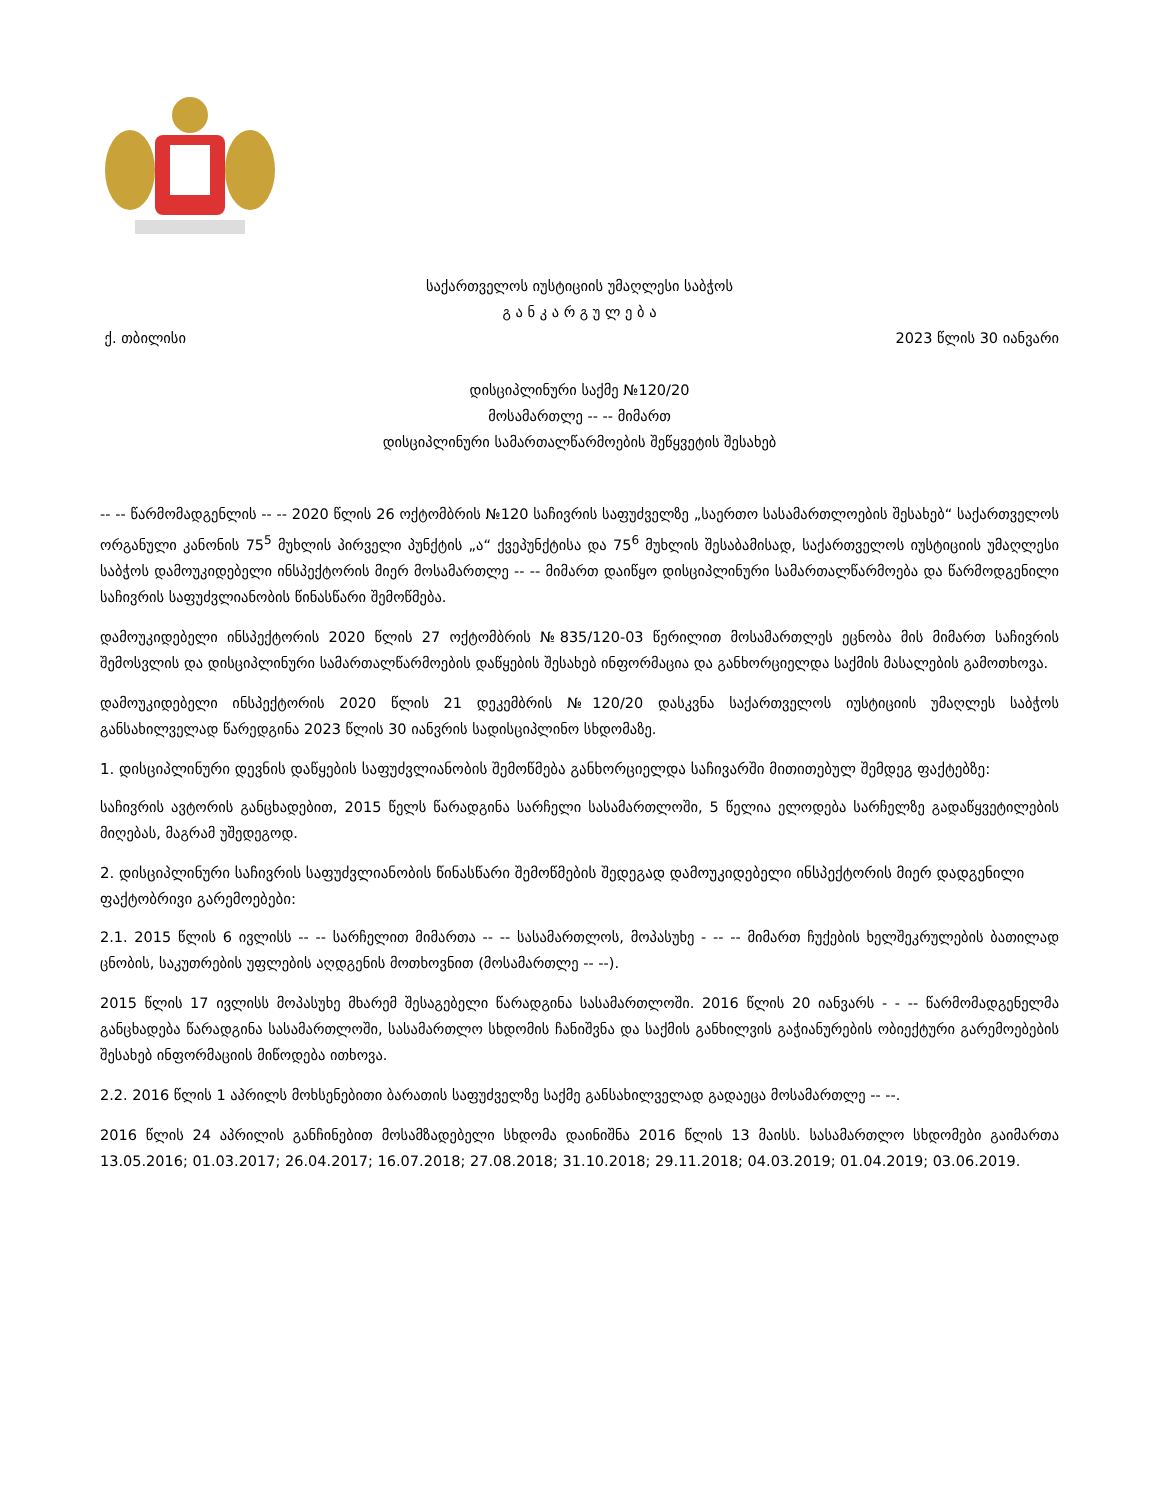საქართველოს იუსტიციის უმაღლესი საბჭოს
გ ა ნ კ ა რ გ უ ლ ე ბ ა
ქ. თბილისი 2023 წლის 30 იანვარი
დისციპლინური საქმე №120/20
მოსამართლე -- -- მიმართ
დისციპლინური სამართალწარმოების შეწყვეტის შესახებ
-- -- წარმომადგენლის -- -- 2020 წლის 26 ოქტომბრის №120 საჩივრის საფუძველზე „საერთო სასამართლოების შესახებ“ საქართველოს ორგანული კანონის 75<sup>5</sup> მუხლის პირველი პუნქტის „ა“ ქვეპუნქტისა და 75<sup>6</sup> მუხლის შესაბამისად, საქართველოს იუსტიციის უმაღლესი საბჭოს დამოუკიდებელი ინსპექტორის მიერ მოსამართლე -- -- მიმართ დაიწყო დისციპლინური სამართალწარმოება და წარმოდგენილი საჩივრის საფუძვლიანობის წინასწარი შემოწმება.
დამოუკიდებელი ინსპექტორის 2020 წლის 27 ოქტომბრის №835/120-03 წერილით მოსამართლეს ეცნობა მის მიმართ საჩივრის შემოსვლის და დისციპლინური სამართალწარმოების დაწყების შესახებ ინფორმაცია და განხორციელდა საქმის მასალების გამოთხოვა.
დამოუკიდებელი ინსპექტორის 2020 წლის 21 დეკემბრის №120/20 დასკვნა საქართველოს იუსტიციის უმაღლეს საბჭოს განსახილველად წარედგინა 2023 წლის 30 იანვრის სადისციპლინო სხდომაზე.
1. დისციპლინური დევნის დაწყების საფუძვლიანობის შემოწმება განხორციელდა საჩივარში მითითებულ შემდეგ ფაქტებზე:
საჩივრის ავტორის განცხადებით, 2015 წელს წარადგინა სარჩელი სასამართლოში, 5 წელია ელოდება სარჩელზე გადაწყვეტილების მიღებას, მაგრამ უშედეგოდ.
2. დისციპლინური საჩივრის საფუძვლიანობის წინასწარი შემოწმების შედეგად დამოუკიდებელი ინსპექტორის მიერ დადგენილი ფაქტობრივი გარემოებები:
2.1. 2015 წლის 6 ივლისს -- -- სარჩელით მიმართა -- -- სასამართლოს, მოპასუხე - -- -- მიმართ ჩუქების ხელშეკრულების ბათილად ცნობის, საკუთრების უფლების აღდგენის მოთხოვნით (მოსამართლე -- --).
2015 წლის 17 ივლისს მოპასუხე მხარემ შესაგებელი წარადგინა სასამართლოში. 2016 წლის 20 იანვარს - - -- წარმომადგენელმა განცხადება წარადგინა სასამართლოში, სასამართლო სხდომის ჩანიშვნა და საქმის განხილვის გაჭიანურების ობიექტური გარემოებების შესახებ ინფორმაციის მიწოდება ითხოვა.
2.2. 2016 წლის 1 აპრილს მოხსენებითი ბარათის საფუძველზე საქმე განსახილველად გადაეცა მოსამართლე -- --.
2016 წლის 24 აპრილის განჩინებით მოსამზადებელი სხდომა დაინიშნა 2016 წლის 13 მაისს. სასამართლო სხდომები გაიმართა 13.05.2016; 01.03.2017; 26.04.2017; 16.07.2018; 27.08.2018; 31.10.2018; 29.11.2018; 04.03.2019; 01.04.2019; 03.06.2019.